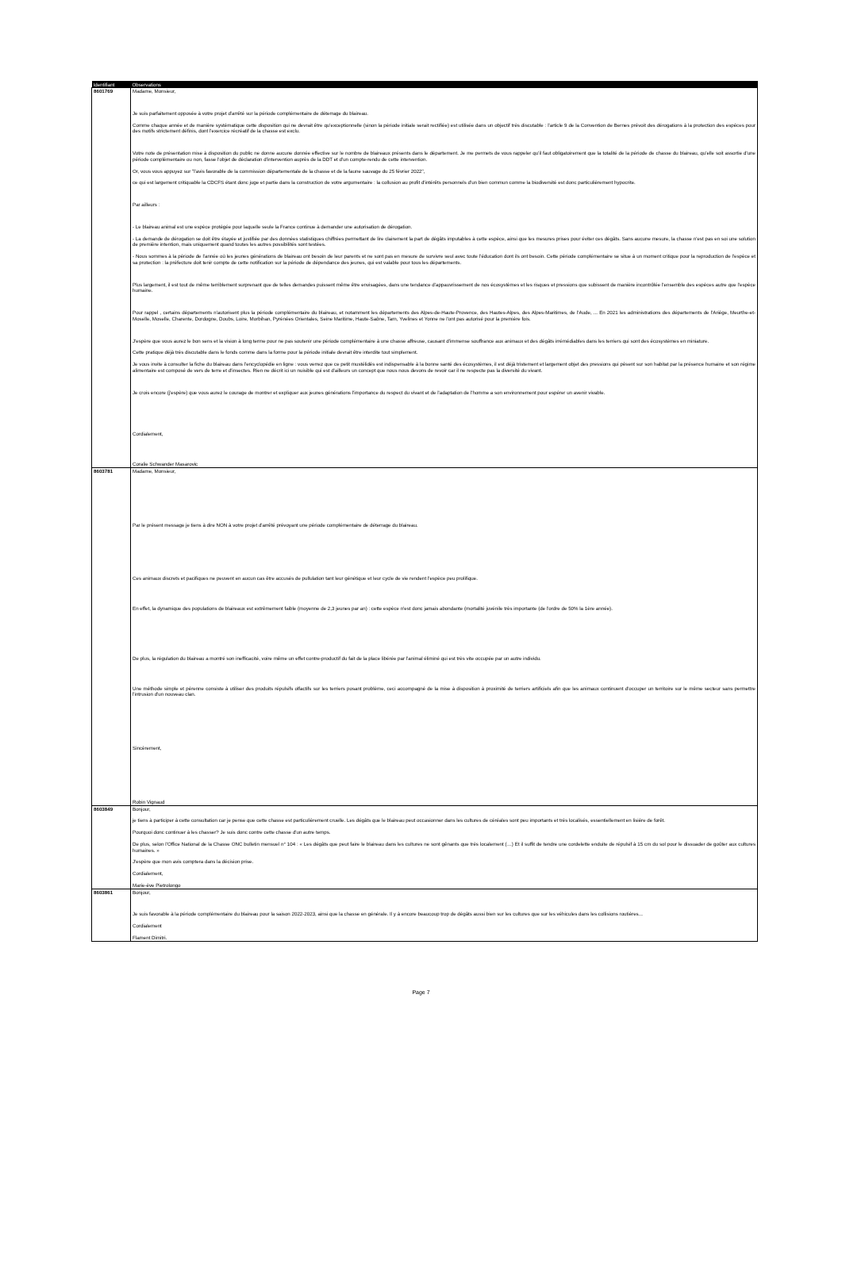| Identifiant | Observations |
| --- | --- |
| 8601769 | Madame, Monsieur, Je suis parfaitement opposée à votre projet d'arrêté sur la période complémentaire de déterrage du blaireau. Comme chaque année et de manière systématique cette disposition qui ne devrait être qu'exceptionnelle (sinon la période initiale serait rectifiée) est utilisée dans un objectif très discutable : l'article 9 de la Convention de Bernes prévoit des dérogations à la protection des espèces pour des motifs strictement définis, dont l'exercice récréatif de la chasse est exclu. Votre note de présentation mise à disposition du public ne donne aucune donnée effective sur le nombre de blaireaux présents dans le département. Je me permets de vous rappeler qu'il faut obligatoirement que la totalité de la période de chasse du blaireau, qu'elle soit assortie d'une période complémentaire ou non, fasse l'objet de déclaration d'intervention auprès de la DDT et d'un compte-rendu de cette intervention. Or, vous vous appuyez sur "l'avis favorable de la commission départementale de la chasse et de la faune sauvage du 25 février 2022", ce qui est largement critiquable la CDCFS étant donc juge et partie dans la construction de votre argumentaire : la collusion au profit d'intérêts personnels d'un bien commun comme la biodiversité est donc particulièrement hypocrite. Par ailleurs : - Le blaireau animal est une espèce protégée pour laquelle seule la France continue à demander une autorisation de dérogation. - La demande de dérogation se doit être étayée et justifiée par des données statistiques chiffrées permettant de lire clairement la part de dégâts imputables à cette espèce, ainsi que les mesures prises pour éviter ces dégâts. Sans aucune mesure, la chasse n'est pas en soi une solution de première intention, mais uniquement quand toutes les autres possibilités sont testées. - Nous sommes à la période de l'année où les jeunes générations de blaireau ont besoin de leur parents et ne sont pas en mesure de survivre seul avec toute l'éducation dont ils ont besoin. Cette période complémentaire se situe à un moment critique pour la reproduction de l'espèce et sa protection : la préfecture doit tenir compte de cette notification sur la période de dépendance des jeunes, qui est valable pour tous les départements. Plus largement, il est tout de même terriblement surprenant que de telles demandes puissent même être envisagées, dans une tendance d'appauvrissement de nos écosystèmes et les risques et pressions que subissent de manière incontrôlée l'ensemble des espèces autre que l'espèce humaine. Pour rappel , certains départements n'autorisent plus la période complémentaire du blaireau, et notamment les départements des Alpes-de-Haute-Provence, des Hautes-Alpes, des Alpes-Maritimes, de l'Aude, ... En 2021 les administrations des départements de l'Ariège, Meurthe-et-Moselle, Moselle, Charente, Dordogne, Doubs, Loire, Morbihan, Pyrénées Orientales, Seine Maritime, Haute-Saône, Tarn, Yvelines et Yonne ne l'ont pas autorisé pour la première fois. J'espère que vous aurez le bon sens et la vision à long terme pour ne pas soutenir une période complémentaire à une chasse affreuse, causant d'immense souffrance aux animaux et des dégâts irrémédiables dans les terriers qui sont des écosystèmes en miniature. Cette pratique déjà très discutable dans le fonds comme dans la forme pour la période initiale devrait être interdite tout simplement. Je vous invite à consulter la fiche du blaireau dans l'encyclopédie en ligne : vous verrez que ce petit mustélidés est indispensable à la bonne santé des écosystèmes, il est déjà tristement et largement objet des pressions qui pèsent sur son habitat par la présence humaine et son régime alimentaire est composé de vers de terre et d'insectes. Rien ne décrit ici un nuisible qui est d'ailleurs un concept que nous nous devons de revoir car il ne respecte pas la diversité du vivant. Je crois encore (j'espère) que vous aurez le courage de montrer et expliquer aux jeunes générations l'importance du respect du vivant et de l'adaptation de l'homme a son environnement pour espérer un avenir vivable. Cordialement, Coralie Schwander Masarovic |
| 8603781 | Madame, Monsieur, Par le présent message je tiens à dire NON à votre projet d'arrêté prévoyant une période complémentaire de déterrage du blaireau. Ces animaux discrets et pacifiques ne peuvent en aucun cas être accusés de pullulation tant leur génétique et leur cycle de vie rendent l'espèce peu prolifique. En effet, la dynamique des populations de blaireaux est extrêmement faible (moyenne de 2,3 jeunes par an) : cette espèce n'est donc jamais abondante (mortalité juvénile très importante (de l'ordre de 50% la 1ère année). De plus, la régulation du blaireau a montré son inefficacité, voire même un effet contre-productif du fait de la place libérée par l'animal éliminé qui est très vite occupée par un autre individu. Une méthode simple et pérenne consiste à utiliser des produits répulsifs olfactifs sur les terriers posant problème, ceci accompagné de la mise à disposition à proximité de terriers artificiels afin que les animaux continuent d'occuper un territoire sur le même secteur sans permettre l'intrusion d'un nouveau clan. Sincèrement, Robin Vignaud |
| 8603849 | Bonjour, je tiens à participer à cette consultation car je pense que cette chasse est particulièrement cruelle. Les dégâts que le blaireau peut occasionner dans les cultures de céréales sont peu importants et très localisés, essentiellement en lisière de forêt. Pourquoi donc continuer à les chasser? Je suis donc contre cette chasse d'un autre temps. De plus, selon l'Office National de la Chasse ONC bulletin mensuel n° 104 : « Les dégâts que peut faire le blaireau dans les cultures ne sont gênants que très localement (…) Et il suffit de tendre une cordelette enduite de répulsif à 15 cm du sol pour le dissuader de goûter aux cultures humaines. » J'espère que mon avis comptera dans la décision prise. Cordialement, Marie-ève Pietrolongo |
| 8603861 | Bonjour, Je suis favorable à la période complémentaire du blaireau pour la saison 2022-2023, ainsi que la chasse en générale. Il y à encore beaucoup trop de dégâts aussi bien sur les cultures que sur les véhicules dans les collisions routières... Cordialement Flament Dimitri. |
Page 7